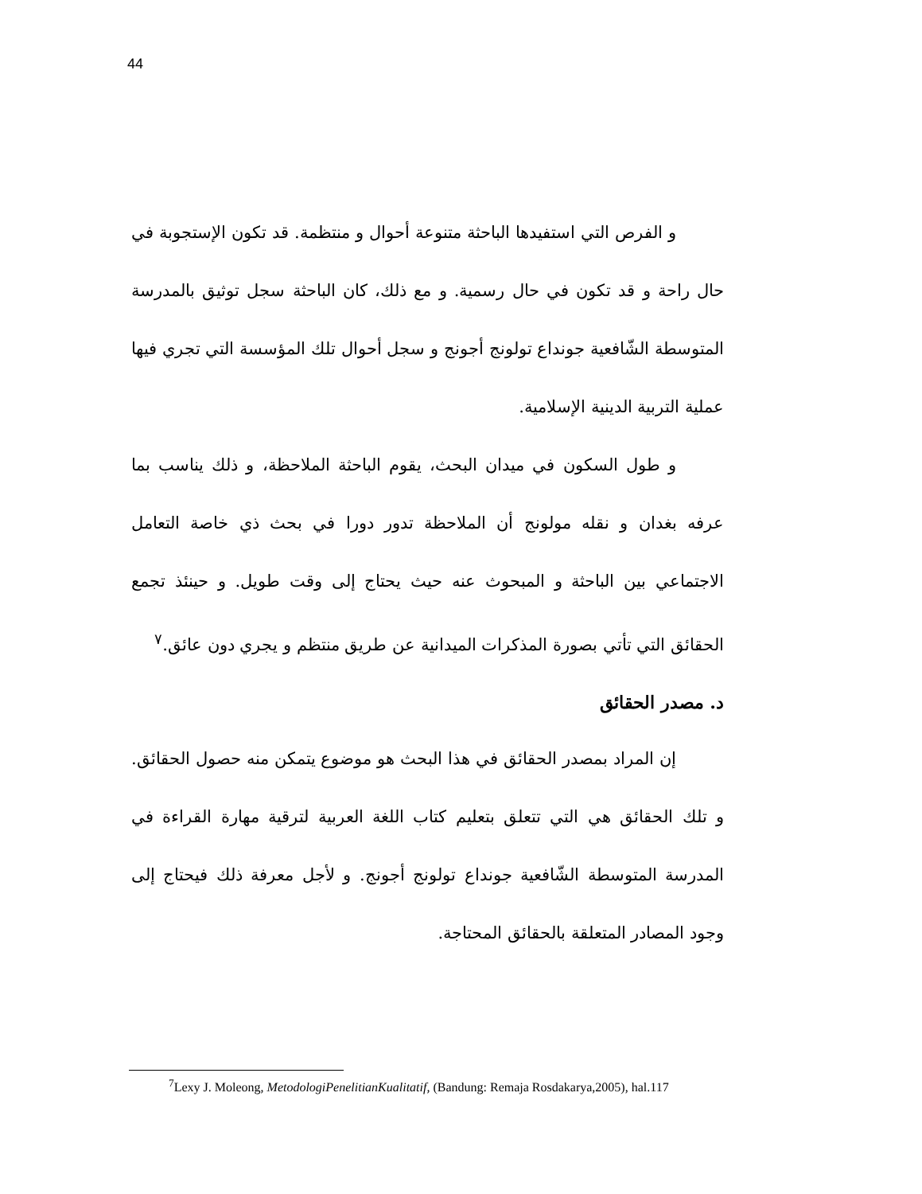44
و الفرص التي استفيدها الباحثة متنوعة أحوال و منتظمة. قد تكون الإستجوبة في حال راحة و قد تكون في حال رسمية. و مع ذلك، كان الباحثة سجل توثيق بالمدرسة المتوسطة الشّافعية جونداع تولونج أجونج و سجل أحوال تلك المؤسسة التي تجري فيها عملية التربية الدينية الإسلامية.
و طول السكون في ميدان البحث، يقوم الباحثة الملاحظة، و ذلك يناسب بما عرفه بغدان و نقله مولونج أن الملاحظة تدور دورا في بحث ذي خاصة التعامل الاجتماعي بين الباحثة و المبحوث عنه حيث يحتاج إلى وقت طويل. و حينئذ تجمع الحقائق التي تأتي بصورة المذكرات الميدانية عن طريق منتظم و يجري دون عائق.<sup>٧</sup>
د. مصدر الحقائق
إن المراد بمصدر الحقائق في هذا البحث هو موضوع يتمكن منه حصول الحقائق. و تلك الحقائق هي التي تتعلق بتعليم كتاب اللغة العربية لترقية مهارة القراءة في المدرسة المتوسطة الشّافعية جونداع تولونج أجونج. و لأجل معرفة ذلك فيحتاج إلى وجود المصادر المتعلقة بالحقائق المحتاجة.
<sup>7</sup> Lexy J. Moleong, MetodologiPenelitianKualitatif, (Bandung: Remaja Rosdakarya,2005), hal.117